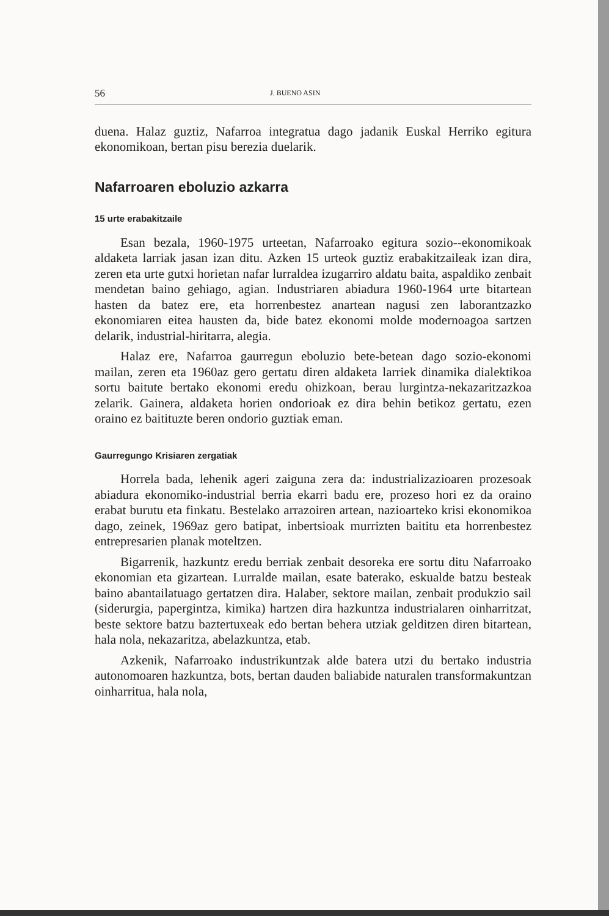56 J. BUENO ASIN
duena. Halaz guztiz, Nafarroa integratua dago jadanik Euskal Herriko egitura ekonomikoan, bertan pisu berezia duelarik.
Nafarroaren eboluzio azkarra
15 urte erabakitzaile
Esan bezala, 1960-1975 urteetan, Nafarroako egitura sozio--ekonomikoak aldaketa larriak jasan izan ditu. Azken 15 urteok guztiz erabakitzaileak izan dira, zeren eta urte gutxi horietan nafar lurraldea izugarriro aldatu baita, aspaldiko zenbait mendetan baino gehiago, agian. Industriaren abiadura 1960-1964 urte bitartean hasten da batez ere, eta horrenbestez anartean nagusi zen laborantzazko ekonomiaren eitea hausten da, bide batez ekonomi molde modernoagoa sartzen delarik, industrial-hiritarra, alegia.
Halaz ere, Nafarroa gaurregun eboluzio bete-betean dago sozio-ekonomi mailan, zeren eta 1960az gero gertatu diren aldaketa larriek dinamika dialektikoa sortu baitute bertako ekonomi eredu ohizkoan, berau lurgintza-nekazaritzazkoa zelarik. Gainera, aldaketa horien ondorioak ez dira behin betikoz gertatu, ezen oraino ez baitituzte beren ondorio guztiak eman.
Gaurregungo Krisiaren zergatiak
Horrela bada, lehenik ageri zaiguna zera da: industrializazioaren prozesoak abiadura ekonomiko-industrial berria ekarri badu ere, prozeso hori ez da oraino erabat burutu eta finkatu. Bestelako arrazoiren artean, nazioarteko krisi ekonomikoa dago, zeinek, 1969az gero batipat, inbertsioak murrizten baititu eta horrenbestez entrepresarien planak moteltzen.
Bigarrenik, hazkuntz eredu berriak zenbait desoreka ere sortu ditu Nafarroako ekonomian eta gizartean. Lurralde mailan, esate baterako, eskualde batzu besteak baino abantailatuago gertatzen dira. Halaber, sektore mailan, zenbait produkzio sail (siderurgia, papergintza, kimika) hartzen dira hazkuntza industrialaren oinharritzat, beste sektore batzu baztertuxeak edo bertan behera utziak gelditzen diren bitartean, hala nola, nekazaritza, abelazkuntza, etab.
Azkenik, Nafarroako industrikuntzak alde batera utzi du bertako industria autonomoaren hazkuntza, bots, bertan dauden baliabide naturalen transformakuntzan oinharritua, hala nola,